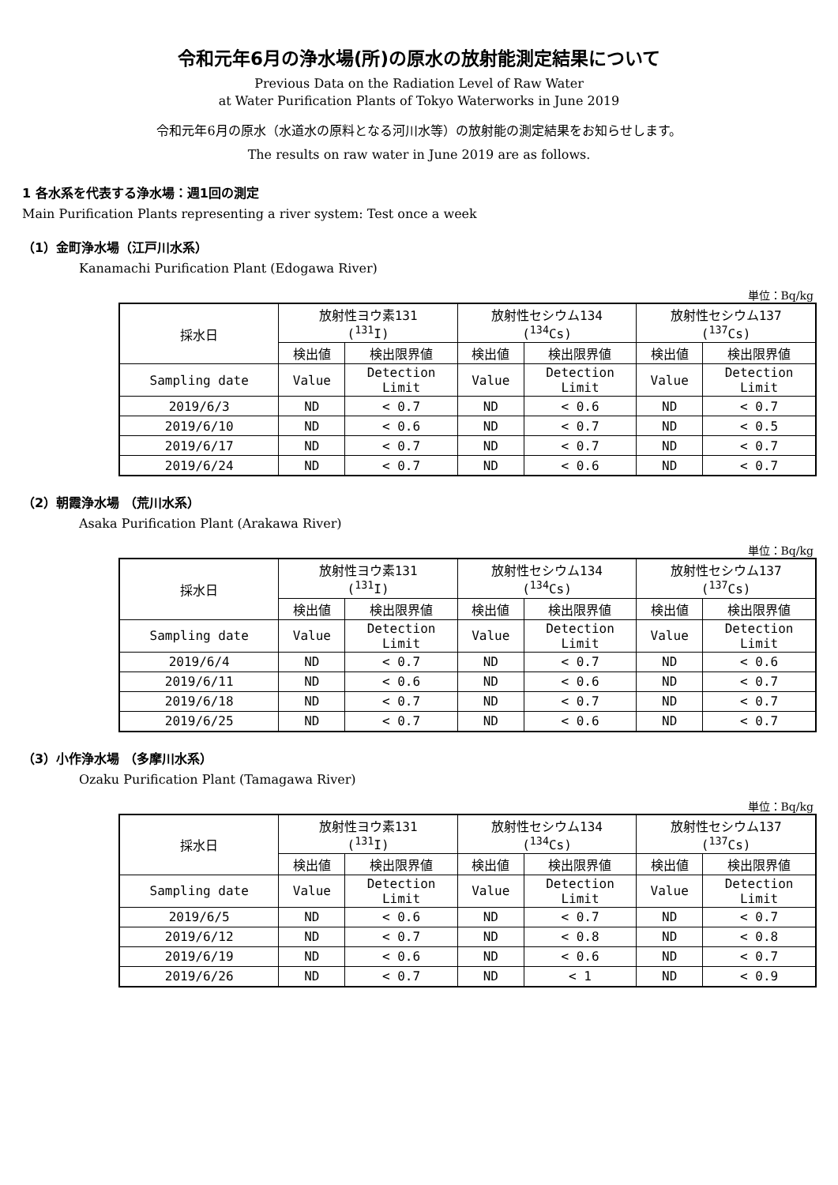令和元年6月の浄水場(所)の原水の放射能測定結果について
Previous Data on the Radiation Level of Raw Water
at Water Purification Plants of Tokyo Waterworks in June 2019
令和元年6月の原水（水道水の原料となる河川水等）の放射能の測定結果をお知らせします。
The results on raw water in June 2019 are as follows.
1 各水系を代表する浄水場：週1回の測定
Main Purification Plants representing a river system: Test once a week
（1）金町浄水場（江戸川水系）
Kanamachi Purification Plant (Edogawa River)
単位：Bq/kg
| 採水日 | 放射性ヨウ素131 (<sup>131</sup>I) | | 放射性セシウム134 (<sup>134</sup>Cs) | | 放射性セシウム137 (<sup>137</sup>Cs) | |
| --- | --- | --- | --- | --- | --- | --- |
| | 検出値 | 検出限界値 | 検出値 | 検出限界値 | 検出値 | 検出限界値 |
| Sampling date | Value | Detection Limit | Value | Detection Limit | Value | Detection Limit |
| 2019/6/3 | ND | < 0.7 | ND | < 0.6 | ND | < 0.7 |
| 2019/6/10 | ND | < 0.6 | ND | < 0.7 | ND | < 0.5 |
| 2019/6/17 | ND | < 0.7 | ND | < 0.7 | ND | < 0.7 |
| 2019/6/24 | ND | < 0.7 | ND | < 0.6 | ND | < 0.7 |
（2）朝霞浄水場 （荒川水系）
Asaka Purification Plant (Arakawa River)
単位：Bq/kg
| 採水日 | 放射性ヨウ素131 (<sup>131</sup>I) | | 放射性セシウム134 (<sup>134</sup>Cs) | | 放射性セシウム137 (<sup>137</sup>Cs) | |
| --- | --- | --- | --- | --- | --- | --- |
| | 検出値 | 検出限界値 | 検出値 | 検出限界値 | 検出値 | 検出限界値 |
| Sampling date | Value | Detection Limit | Value | Detection Limit | Value | Detection Limit |
| 2019/6/4 | ND | < 0.7 | ND | < 0.7 | ND | < 0.6 |
| 2019/6/11 | ND | < 0.6 | ND | < 0.6 | ND | < 0.7 |
| 2019/6/18 | ND | < 0.7 | ND | < 0.7 | ND | < 0.7 |
| 2019/6/25 | ND | < 0.7 | ND | < 0.6 | ND | < 0.7 |
（3）小作浄水場 （多摩川水系）
Ozaku Purification Plant (Tamagawa River)
単位：Bq/kg
| 採水日 | 放射性ヨウ素131 (<sup>131</sup>I) | | 放射性セシウム134 (<sup>134</sup>Cs) | | 放射性セシウム137 (<sup>137</sup>Cs) | |
| --- | --- | --- | --- | --- | --- | --- |
| | 検出値 | 検出限界値 | 検出値 | 検出限界値 | 検出値 | 検出限界値 |
| Sampling date | Value | Detection Limit | Value | Detection Limit | Value | Detection Limit |
| 2019/6/5 | ND | < 0.6 | ND | < 0.7 | ND | < 0.7 |
| 2019/6/12 | ND | < 0.7 | ND | < 0.8 | ND | < 0.8 |
| 2019/6/19 | ND | < 0.6 | ND | < 0.6 | ND | < 0.7 |
| 2019/6/26 | ND | < 0.7 | ND | < 1 | ND | < 0.9 |